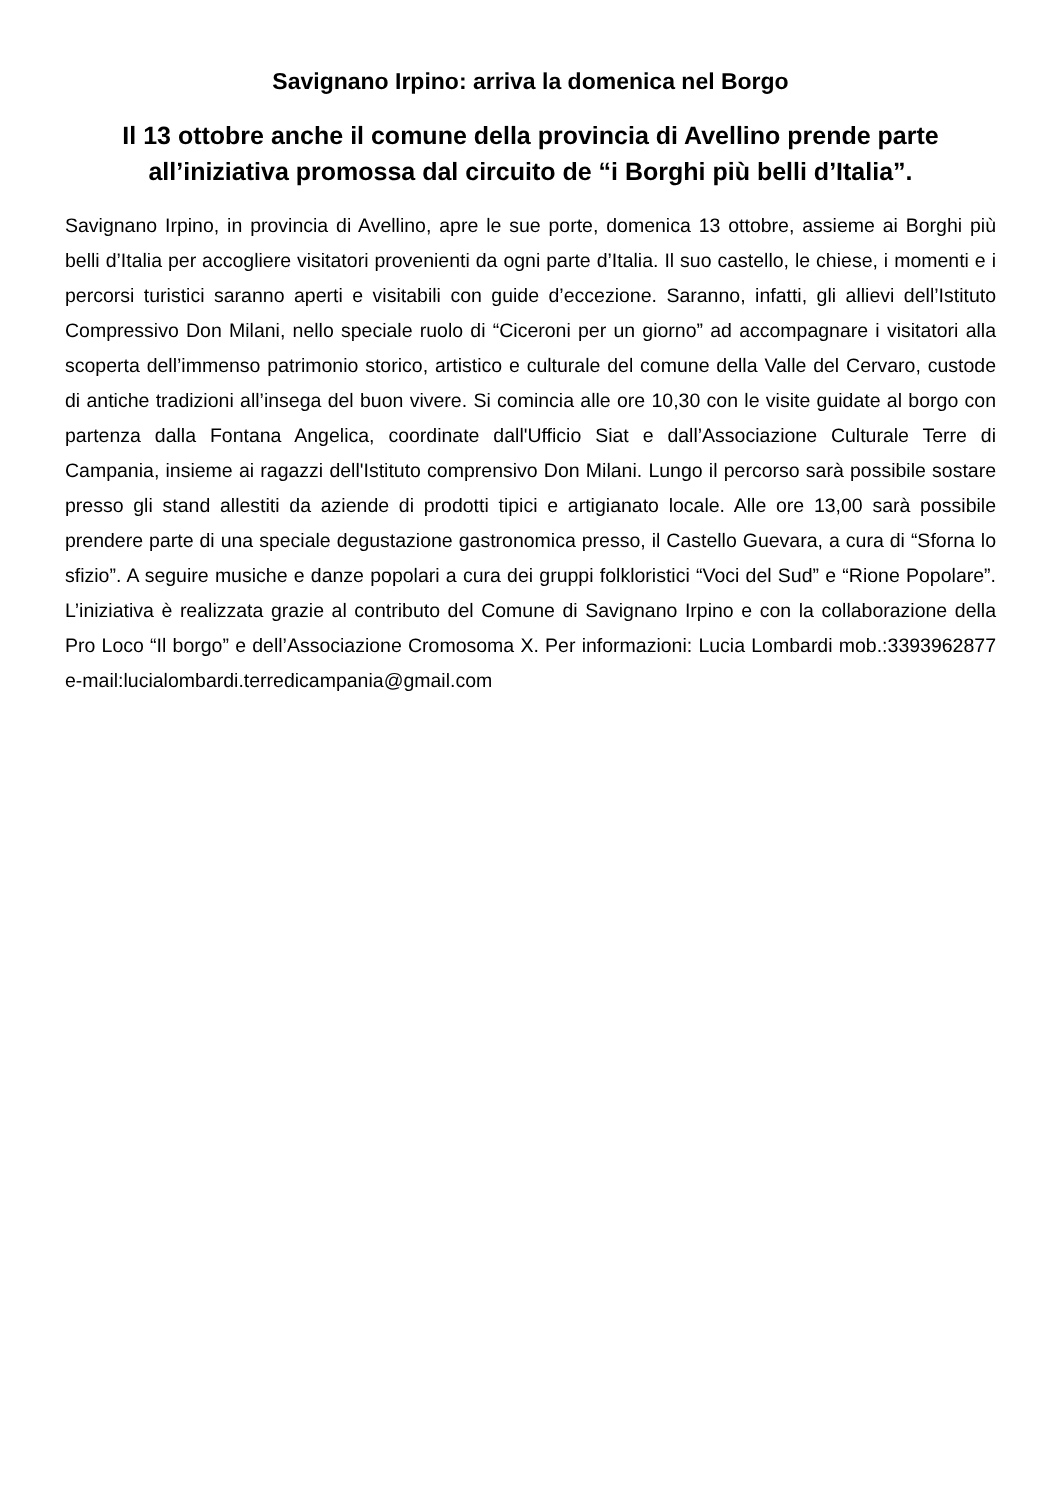Savignano Irpino: arriva la domenica nel Borgo
Il 13 ottobre anche il comune della provincia di Avellino prende parte all’iniziativa promossa dal circuito de “i Borghi più belli d’Italia”.
Savignano Irpino, in provincia di Avellino, apre le sue porte, domenica 13 ottobre, assieme ai Borghi più belli d’Italia per accogliere visitatori provenienti da ogni parte d’Italia. Il suo castello, le chiese, i momenti e i percorsi turistici saranno aperti e visitabili con guide d’eccezione. Saranno, infatti, gli allievi dell’Istituto Compressivo Don Milani, nello speciale ruolo di “Ciceroni per un giorno” ad accompagnare i visitatori alla scoperta dell’immenso patrimonio storico, artistico e culturale del comune della Valle del Cervaro, custode di antiche tradizioni all’insega del buon vivere. Si comincia alle ore 10,30 con le visite guidate al borgo con partenza dalla Fontana Angelica, coordinate dall'Ufficio Siat e dall’Associazione Culturale Terre di Campania, insieme ai ragazzi dell'Istituto comprensivo Don Milani. Lungo il percorso sarà possibile sostare presso gli stand allestiti da aziende di prodotti tipici e artigianato locale. Alle ore 13,00 sarà possibile prendere parte di una speciale degustazione gastronomica presso, il Castello Guevara, a cura di “Sforna lo sfizio”. A seguire musiche e danze popolari a cura dei gruppi folkloristici “Voci del Sud” e “Rione Popolare”. L’iniziativa è realizzata grazie al contributo del Comune di Savignano Irpino e con la collaborazione della Pro Loco “Il borgo” e dell’Associazione Cromosoma X. Per informazioni: Lucia Lombardi mob.:3393962877 e-mail:lucialombardi.terredicampania@gmail.com